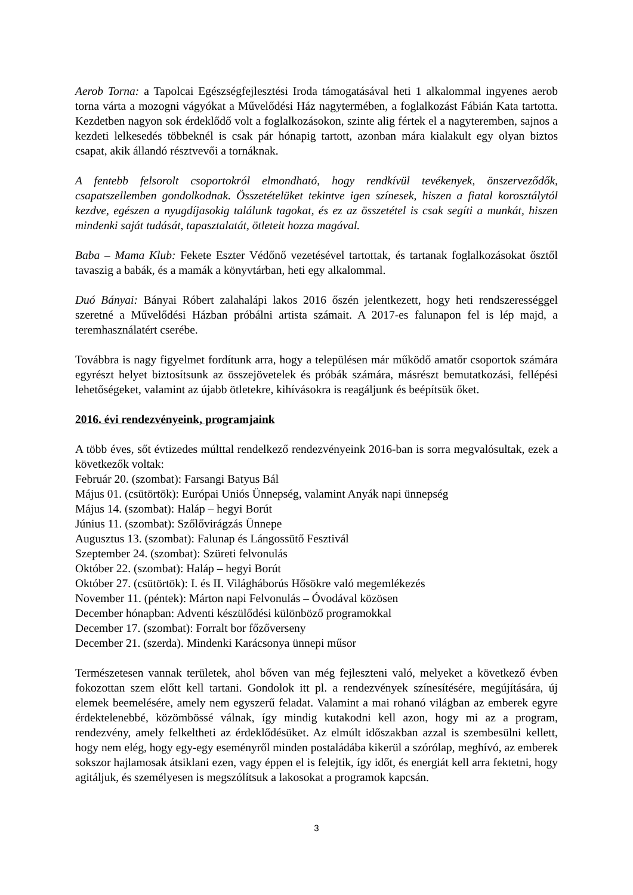Aerob Torna: a Tapolcai Egészségfejlesztési Iroda támogatásával heti 1 alkalommal ingyenes aerob torna várta a mozogni vágyókat a Művelődési Ház nagytermében, a foglalkozást Fábián Kata tartotta. Kezdetben nagyon sok érdeklődő volt a foglalkozásokon, szinte alig fértek el a nagyteremben, sajnos a kezdeti lelkesedés többeknél is csak pár hónapig tartott, azonban mára kialakult egy olyan biztos csapat, akik állandó résztvevői a tornáknak.
A fentebb felsorolt csoportokról elmondható, hogy rendkívül tevékenyek, önszerveződők, csapatszellemben gondolkodnak. Összetételüket tekintve igen színesek, hiszen a fiatal korosztálytól kezdve, egészen a nyugdíjasokig találunk tagokat, és ez az összetétel is csak segíti a munkát, hiszen mindenki saját tudását, tapasztalatát, ötleteit hozza magával.
Baba – Mama Klub: Fekete Eszter Védőnő vezetésével tartottak, és tartanak foglalkozásokat ősztől tavaszig a babák, és a mamák a könyvtárban, heti egy alkalommal.
Duó Bányai: Bányai Róbert zalahalápi lakos 2016 őszén jelentkezett, hogy heti rendszerességgel szeretné a Művelődési Házban próbálni artista számait. A 2017-es falunapon fel is lép majd, a teremhasználatért cserébe.
Továbbra is nagy figyelmet fordítunk arra, hogy a településen már működő amatőr csoportok számára egyrészt helyet biztosítsunk az összejövetelek és próbák számára, másrészt bemutatkozási, fellépési lehetőségeket, valamint az újabb ötletekre, kihívásokra is reagáljunk és beépítsük őket.
2016. évi rendezvényeink, programjaink
A több éves, sőt évtizedes múlttal rendelkező rendezvényeink 2016-ban is sorra megvalósultak, ezek a következők voltak:
Február 20. (szombat): Farsangi Batyus Bál
Május 01. (csütörtök): Európai Uniós Ünnepség, valamint Anyák napi ünnepség
Május 14. (szombat): Haláp – hegyi Borút
Június 11. (szombat): Szőlővirágzás Ünnepe
Augusztus 13. (szombat): Falunap és Lángossütő Fesztivál
Szeptember 24. (szombat): Szüreti felvonulás
Október 22. (szombat): Haláp – hegyi Borút
Október 27. (csütörtök): I. és II. Világháborús Hősökre való megemlékezés
November 11. (péntek): Márton napi Felvonulás – Óvodával közösen
December hónapban: Adventi készülődési különböző programokkal
December 17. (szombat): Forralt bor főzőverseny
December 21. (szerda). Mindenki Karácsonya ünnepi műsor
Természetesen vannak területek, ahol bőven van még fejleszteni való, melyeket a következő évben fokozottan szem előtt kell tartani. Gondolok itt pl. a rendezvények színesítésére, megújítására, új elemek beemelésére, amely nem egyszerű feladat. Valamint a mai rohanó világban az emberek egyre érdektelenebbé, közömbössé válnak, így mindig kutakodni kell azon, hogy mi az a program, rendezvény, amely felkeltheti az érdeklődésüket. Az elmúlt időszakban azzal is szembesülni kellett, hogy nem elég, hogy egy-egy eseményről minden postaládába kikerül a szórólap, meghívó, az emberek sokszor hajlamosak átsiklani ezen, vagy éppen el is felejtik, így időt, és energiát kell arra fektetni, hogy agitáljuk, és személyesen is megszólítsuk a lakosokat a programok kapcsán.
3